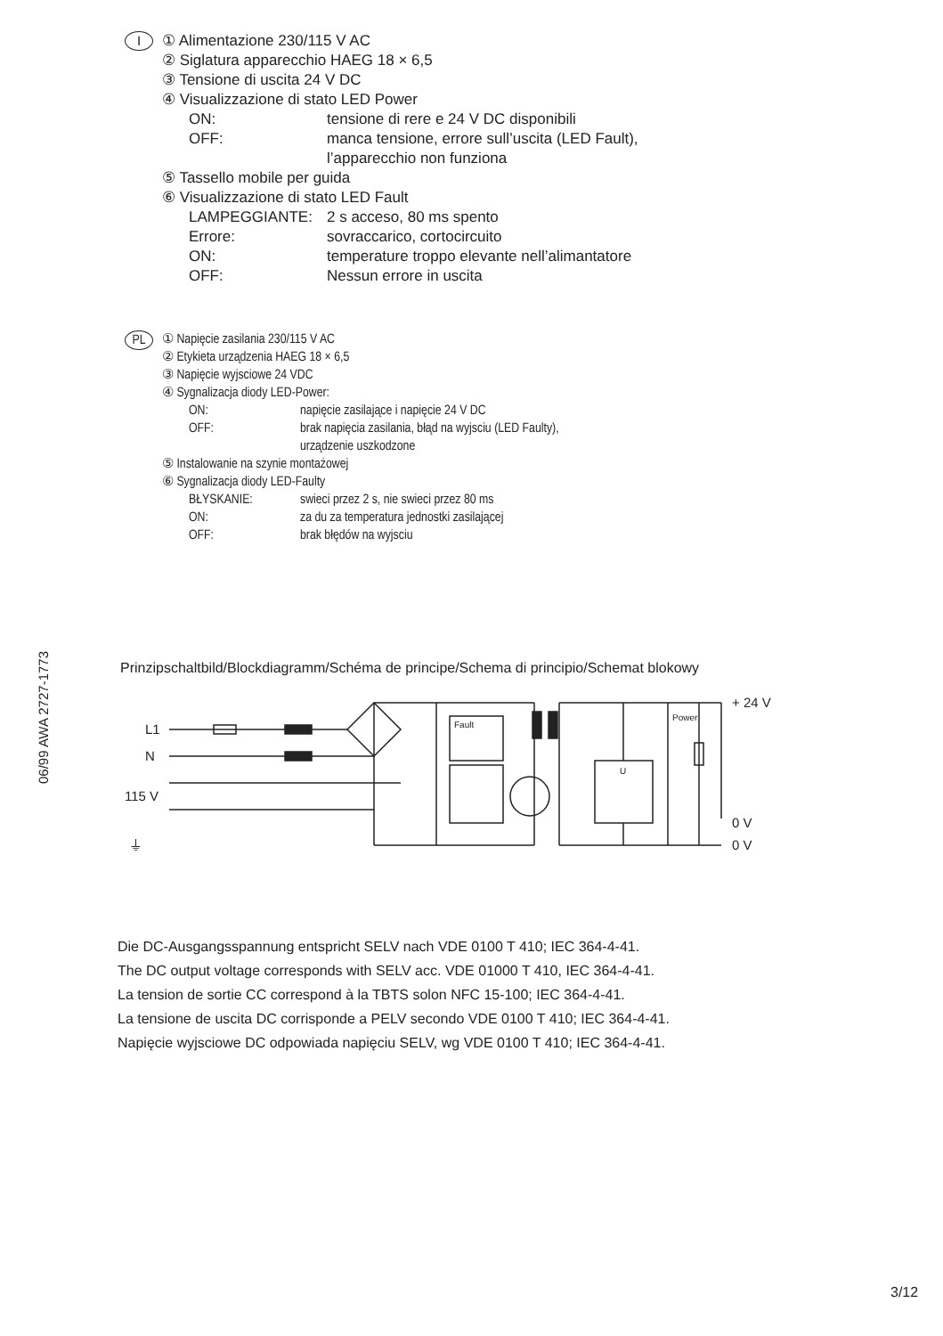06/99 AWA 2727-1773
I
① Alimentazione 230/115 V AC
② Siglatura apparecchio HAEG 18 × 6,5
③ Tensione di uscita 24 V DC
④ Visualizzazione di stato LED Power
ON: tensione di rere e 24 V DC disponibili
OFF: manca tensione, errore sull’uscita (LED Fault),
l’apparecchio non funziona
⑤ Tassello mobile per guida
⑥ Visualizzazione di stato LED Fault
LAMPEGGIANTE: 2 s acceso, 80 ms spento
Errore: sovraccarico, cortocircuito
ON: temperature troppo elevante nell’alimantatore
OFF: Nessun errore in uscita
PL
① Napięcie zasilania 230/115 V AC
② Etykieta urządzenia HAEG 18 × 6,5
③ Napięcie wyjsciowe 24 VDC
④ Sygnalizacja diody LED-Power:
ON: napięcie zasilające i napięcie 24 V DC
OFF: brak napięcia zasilania, błąd na wyjsciu (LED Faulty),
urządzenie uszkodzone
⑤ Instalowanie na szynie montażowej
⑥ Sygnalizacja diody LED-Faulty
BŁYSKANIE: swieci przez 2 s, nie swieci przez 80 ms
ON: za du za temperatura jednostki zasilającej
OFF: brak błędów na wyjsciu
Prinzipschaltbild/Blockdiagramm/Schéma de principe/Schema di principio/Schemat blokowy
L1
N
115 V
⏚
+ 24 V
0 V
0 V
Fault
Power
U
Die DC-Ausgangsspannung entspricht SELV nach VDE 0100 T 410; IEC 364-4-41.
The DC output voltage corresponds with SELV acc. VDE 01000 T 410, IEC 364-4-41.
La tension de sortie CC correspond à la TBTS solon NFC 15-100; IEC 364-4-41.
La tensione de uscita DC corrisponde a PELV secondo VDE 0100 T 410; IEC 364-4-41.
Napięcie wyjsciowe DC odpowiada napięciu SELV, wg VDE 0100 T 410; IEC 364-4-41.
3/12